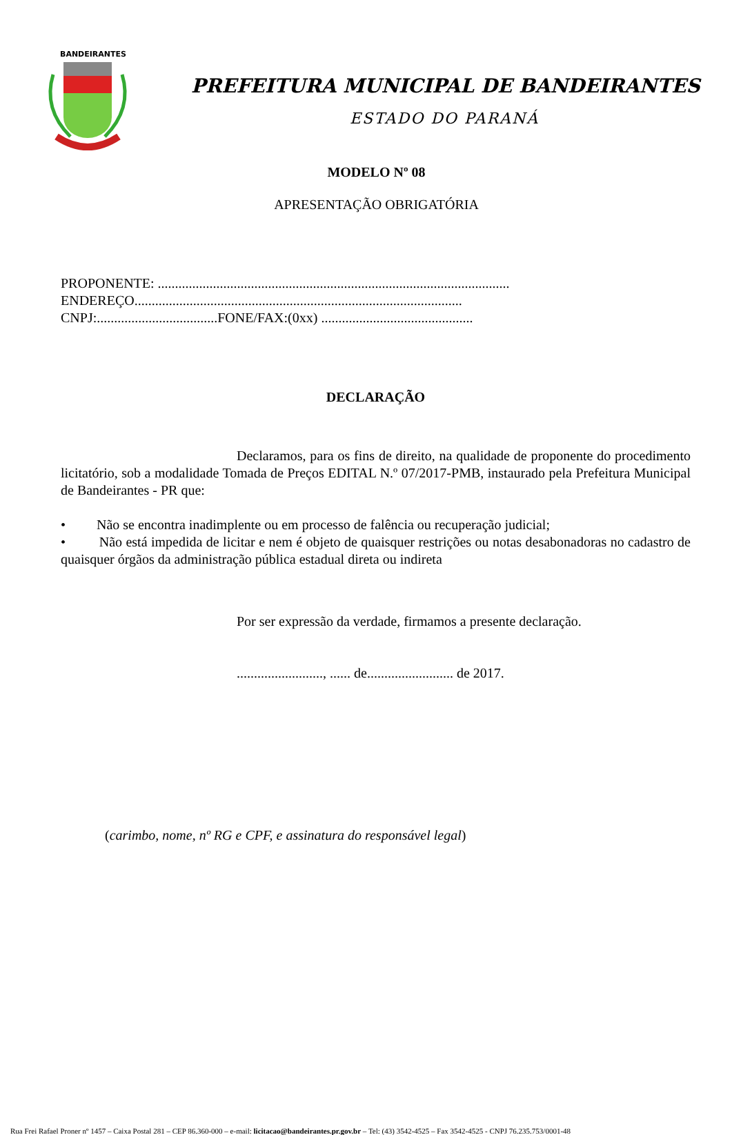BANDEIRANTES
PREFEITURA MUNICIPAL DE BANDEIRANTES
ESTADO DO PARANÁ
MODELO Nº 08
APRESENTAÇÃO OBRIGATÓRIA
PROPONENTE: ......................................................................................................
ENDEREÇO...............................................................................................
CNPJ:...................................FONE/FAX:(0xx) ............................................
DECLARAÇÃO
Declaramos, para os fins de direito, na qualidade de proponente do procedimento licitatório, sob a modalidade Tomada de Preços EDITAL N.º 07/2017-PMB, instaurado pela Prefeitura Municipal de Bandeirantes - PR que:
• Não se encontra inadimplente ou em processo de falência ou recuperação judicial;
• Não está impedida de licitar e nem é objeto de quaisquer restrições ou notas desabonadoras no cadastro de quaisquer órgãos da administração pública estadual direta ou indireta
Por ser expressão da verdade, firmamos a presente declaração.
........................., ...... de......................... de 2017.
(carimbo, nome, nº RG e CPF, e assinatura do responsável legal)
Rua Frei Rafael Proner nº 1457 – Caixa Postal 281 – CEP 86.360-000 – e-mail: licitacao@bandeirantes.pr.gov.br – Tel: (43) 3542-4525 – Fax 3542-4525 - CNPJ 76.235.753/0001-48